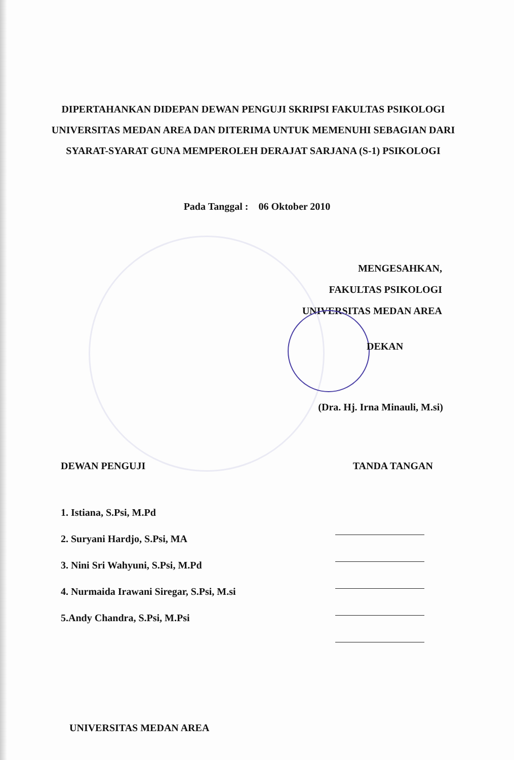DIPERTAHANKAN DIDEPAN DEWAN PENGUJI SKRIPSI FAKULTAS PSIKOLOGI UNIVERSITAS MEDAN AREA DAN DITERIMA UNTUK MEMENUHI SEBAGIAN DARI SYARAT-SYARAT GUNA MEMPEROLEH DERAJAT SARJANA (S-1) PSIKOLOGI
Pada Tanggal : 06 Oktober 2010
MENGESAHKAN,
FAKULTAS PSIKOLOGI
UNIVERSITAS MEDAN AREA
DEKAN
(Dra. Hj. Irna Minauli, M.si)
DEWAN PENGUJI TANDA TANGAN
1. Istiana, S.Psi, M.Pd
2. Suryani Hardjo, S.Psi, MA
3. Nini Sri Wahyuni, S.Psi, M.Pd
4. Nurmaida Irawani Siregar, S.Psi, M.si
5.Andy Chandra, S.Psi, M.Psi
UNIVERSITAS MEDAN AREA